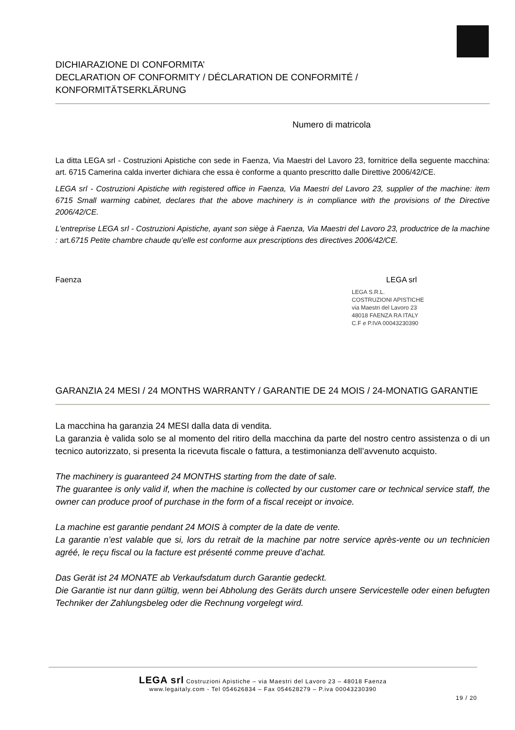DICHIARAZIONE DI CONFORMITA’
DECLARATION OF CONFORMITY / DÉCLARATION DE CONFORMITÉ / KONFORMITÄTSERKLÄRUNG
Numero di matricola
La ditta LEGA srl - Costruzioni Apistiche con sede in Faenza, Via Maestri del Lavoro 23, fornitrice della seguente macchina: art. 6715 Camerina calda inverter dichiara che essa è conforme a quanto prescritto dalle Direttive 2006/42/CE.
LEGA srl - Costruzioni Apistiche with registered office in Faenza, Via Maestri del Lavoro 23, supplier of the machine: item 6715 Small warming cabinet, declares that the above machinery is in compliance with the provisions of the Directive 2006/42/CE.
L’entreprise LEGA srl - Costruzioni Apistiche, ayant son siège à Faenza, Via Maestri del Lavoro 23, productrice de la machine : art.6715 Petite chambre chaude qu’elle est conforme aux prescriptions des directives 2006/42/CE.
Faenza LEGA srl
LEGA S.R.L.
COSTRUZIONI APISTICHE
via Maestri del Lavoro 23
48018 FAENZA RA ITALY
C.F e P.IVA 00043230390
GARANZIA 24 MESI / 24 MONTHS WARRANTY / GARANTIE DE 24 MOIS / 24-MONATIG GARANTIE
La macchina ha garanzia 24 MESI dalla data di vendita.
La garanzia è valida solo se al momento del ritiro della macchina da parte del nostro centro assistenza o di un tecnico autorizzato, si presenta la ricevuta fiscale o fattura, a testimonianza dell’avvenuto acquisto.
The machinery is guaranteed 24 MONTHS starting from the date of sale.
The guarantee is only valid if, when the machine is collected by our customer care or technical service staff, the owner can produce proof of purchase in the form of a fiscal receipt or invoice.
La machine est garantie pendant 24 MOIS à compter de la date de vente.
La garantie n’est valable que si, lors du retrait de la machine par notre service après-vente ou un technicien agréé, le reçu fiscal ou la facture est présenté comme preuve d’achat.
Das Gerät ist 24 MONATE ab Verkaufsdatum durch Garantie gedeckt.
Die Garantie ist nur dann gültig, wenn bei Abholung des Geräts durch unsere Servicestelle oder einen befugten Techniker der Zahlungsbeleg oder die Rechnung vorgelegt wird.
LEGA srl Costruzioni Apistiche – via Maestri del Lavoro 23 – 48018 Faenza
www.legaitaly.com - Tel 054626834 – Fax 054628279 – P.iva 00043230390
19 / 20